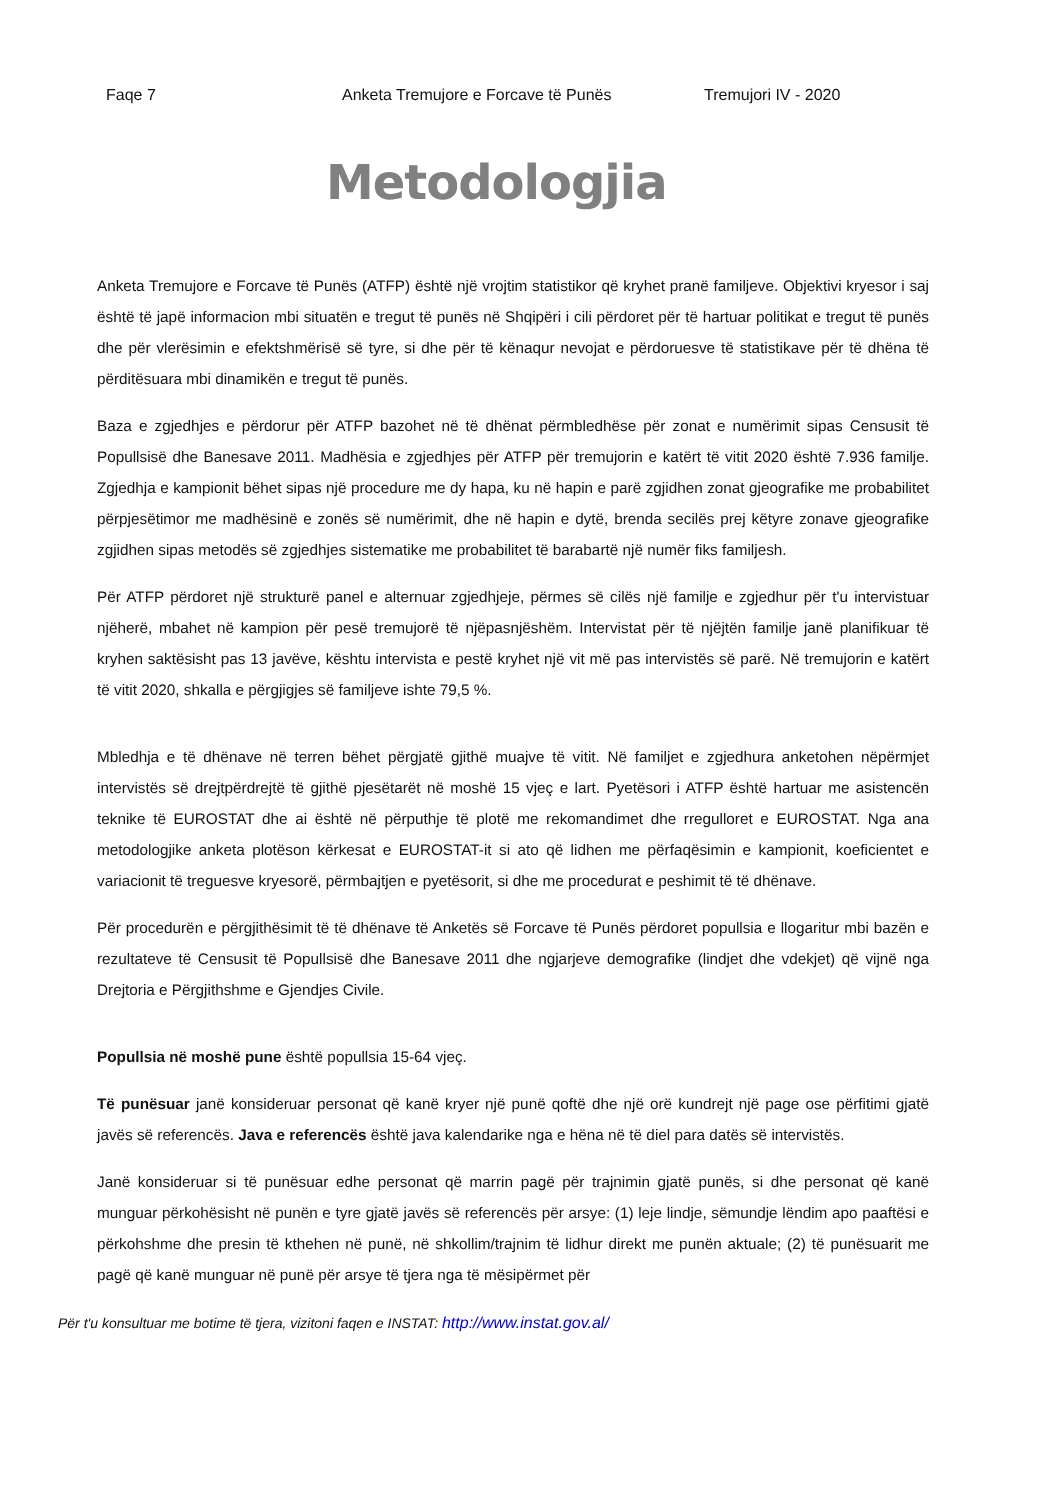Faqe 7 Anketa Tremujore e Forcave të Punës Tremujori IV - 2020
Metodologjia
Anketa Tremujore e Forcave të Punës (ATFP) është një vrojtim statistikor që kryhet pranë familjeve. Objektivi kryesor i saj është të japë informacion mbi situatën e tregut të punës në Shqipëri i cili përdoret për të hartuar politikat e tregut të punës dhe për vlerësimin e efektshmërisë së tyre, si dhe për të kënaqur nevojat e përdoruesve të statistikave për të dhëna të përditësuara mbi dinamikën e tregut të punës.
Baza e zgjedhjes e përdorur për ATFP bazohet në të dhënat përmbledhëse për zonat e numërimit sipas Censusit të Popullsisë dhe Banesave 2011. Madhësia e zgjedhjes për ATFP për tremujorin e katërt të vitit 2020 është 7.936 familje. Zgjedhja e kampionit bëhet sipas një procedure me dy hapa, ku në hapin e parë zgjidhen zonat gjeografike me probabilitet përpjesëtimor me madhësinë e zonës së numërimit, dhe në hapin e dytë, brenda secilës prej këtyre zonave gjeografike zgjidhen sipas metodës së zgjedhjes sistematike me probabilitet të barabartë një numër fiks familjesh.
Për ATFP përdoret një strukturë panel e alternuar zgjedhjeje, përmes së cilës një familje e zgjedhur për t'u intervistuar njëherë, mbahet në kampion për pesë tremujorë të njëpasnjëshëm. Intervistat për të njëjtën familje janë planifikuar të kryhen saktësisht pas 13 javëve, kështu intervista e pestë kryhet një vit më pas intervistës së parë. Në tremujorin e katërt të vitit 2020, shkalla e përgjigjes së familjeve ishte 79,5 %.
Mbledhja e të dhënave në terren bëhet përgjatë gjithë muajve të vitit. Në familjet e zgjedhura anketohen nëpërmjet intervistës së drejtpërdrejtë të gjithë pjesëtarët në moshë 15 vjeç e lart. Pyetësori i ATFP është hartuar me asistencën teknike të EUROSTAT dhe ai është në përputhje të plotë me rekomandimet dhe rregulloret e EUROSTAT. Nga ana metodologjike anketa plotëson kërkesat e EUROSTAT-it si ato që lidhen me përfaqësimin e kampionit, koeficientet e variacionit të treguesve kryesorë, përmbajtjen e pyetësorit, si dhe me procedurat e peshimit të të dhënave.
Për procedurën e përgjithësimit të të dhënave të Anketës së Forcave të Punës përdoret popullsia e llogaritur mbi bazën e rezultateve të Censusit të Popullsisë dhe Banesave 2011 dhe ngjarjeve demografike (lindjet dhe vdekjet) që vijnë nga Drejtoria e Përgjithshme e Gjendjes Civile.
Popullsia në moshë pune është popullsia 15-64 vjeç.
Të punësuar janë konsideruar personat që kanë kryer një punë qoftë dhe një orë kundrejt një page ose përfitimi gjatë javës së referencës. Java e referencës është java kalendarike nga e hëna në të diel para datës së intervistës.
Janë konsideruar si të punësuar edhe personat që marrin pagë për trajnimin gjatë punës, si dhe personat që kanë munguar përkohësisht në punën e tyre gjatë javës së referencës për arsye: (1) leje lindje, sëmundje lëndim apo paaftësi e përkohshme dhe presin të kthehen në punë, në shkollim/trajnim të lidhur direkt me punën aktuale; (2) të punësuarit me pagë që kanë munguar në punë për arsye të tjera nga të mësipërmet për
Për t'u konsultuar me botime të tjera, vizitoni faqen e INSTAT: http://www.instat.gov.al/